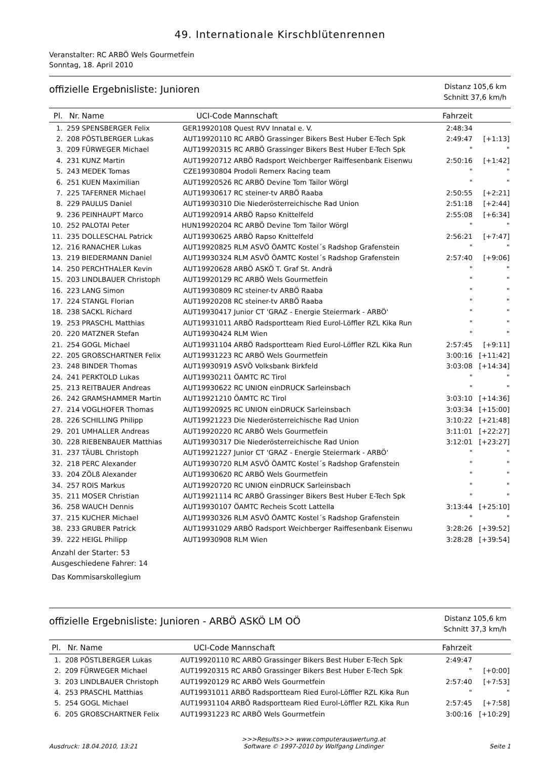49. Internationale Kirschblütenrennen
Veranstalter: RC ARBÖ Wels Gourmetfein
Sonntag, 18. April 2010
offizielle Ergebnisliste: Junioren
Distanz 105,6 km
Schnitt 37,6 km/h
| Pl. | Nr. | Name | UCI-Code | Mannschaft | Fahrzeit | |
| --- | --- | --- | --- | --- | --- | --- |
| 1. | 259 | SPENSBERGER Felix | GER19920108 | Quest RVV Innatal e. V. | 2:48:34 | |
| 2. | 208 | PÖSTLBERGER Lukas | AUT19920110 | RC ARBÖ Grassinger Bikers Best Huber E-Tech Spk | 2:49:47 | [+1:13] |
| 3. | 209 | FÜRWEGER Michael | AUT19920315 | RC ARBÖ Grassinger Bikers Best Huber E-Tech Spk | " | " |
| 4. | 231 | KUNZ Martin | AUT19920712 | ARBÖ Radsport Weichberger Raiffesenbank Eisenwu | 2:50:16 | [+1:42] |
| 5. | 243 | MEDEK Tomas | CZE19930804 | Prodoli Remerx Racing team | " | " |
| 6. | 251 | KUEN Maximilian | AUT19920526 | RC ARBÖ Devine Tom Tailor Wörgl | " | " |
| 7. | 225 | TAFERNER Michael | AUT19930617 | RC steiner-tv ARBÖ Raaba | 2:50:55 | [+2:21] |
| 8. | 229 | PAULUS Daniel | AUT19930310 | Die Niederösterreichische Rad Union | 2:51:18 | [+2:44] |
| 9. | 236 | PEINHAUPT Marco | AUT19920914 | ARBÖ Rapso Knittelfeld | 2:55:08 | [+6:34] |
| 10. | 252 | PALOTAI Peter | HUN19920204 | RC ARBÖ Devine Tom Tailor Wörgl | " | " |
| 11. | 235 | DOLLESCHAL Patrick | AUT19930625 | ARBÖ Rapso Knittelfeld | 2:56:21 | [+7:47] |
| 12. | 216 | RANACHER Lukas | AUT19920825 | RLM ASVÖ ÖAMTC Kostel´s Radshop Grafenstein | " | " |
| 13. | 219 | BIEDERMANN Daniel | AUT19930324 | RLM ASVÖ ÖAMTC Kostel´s Radshop Grafenstein | 2:57:40 | [+9:06] |
| 14. | 250 | PERCHTHALER Kevin | AUT19920628 | ARBÖ ASKÖ T. Graf St. Andrä | " | " |
| 15. | 203 | LINDLBAUER Christoph | AUT19920129 | RC ARBÖ Wels Gourmetfein | " | " |
| 16. | 223 | LANG Simon | AUT19930809 | RC steiner-tv ARBÖ Raaba | " | " |
| 17. | 224 | STANGL Florian | AUT19920208 | RC steiner-tv ARBÖ Raaba | " | " |
| 18. | 238 | SACKL Richard | AUT19930417 | Junior CT 'GRAZ - Energie Steiermark - ARBÖ' | " | " |
| 19. | 253 | PRASCHL Matthias | AUT19931011 | ARBÖ Radsportteam Ried Eurol-Löffler RZL Kika Run | " | " |
| 20. | 220 | MATZNER Stefan | AUT19930424 | RLM Wien | " | " |
| 21. | 254 | GOGL Michael | AUT19931104 | ARBÖ Radsportteam Ried Eurol-Löffler RZL Kika Run | 2:57:45 | [+9:11] |
| 22. | 205 | GROßSCHARTNER Felix | AUT19931223 | RC ARBÖ Wels Gourmetfein | 3:00:16 | [+11:42] |
| 23. | 248 | BINDER Thomas | AUT19930919 | ASVÖ Volksbank Birkfeld | 3:03:08 | [+14:34] |
| 24. | 241 | PERKTOLD Lukas | AUT19930211 | ÖAMTC RC Tirol | " | " |
| 25. | 213 | REITBAUER Andreas | AUT19930622 | RC UNION einDRUCK Sarleinsbach | " | " |
| 26. | 242 | GRAMSHAMMER Martin | AUT19921210 | ÖAMTC RC Tirol | 3:03:10 | [+14:36] |
| 27. | 214 | VOGLHOFER Thomas | AUT19920925 | RC UNION einDRUCK Sarleinsbach | 3:03:34 | [+15:00] |
| 28. | 226 | SCHILLING Philipp | AUT19921223 | Die Niederösterreichische Rad Union | 3:10:22 | [+21:48] |
| 29. | 201 | UMHALLER Andreas | AUT19920220 | RC ARBÖ Wels Gourmetfein | 3:11:01 | [+22:27] |
| 30. | 228 | RIEBENBAUER Matthias | AUT19930317 | Die Niederösterreichische Rad Union | 3:12:01 | [+23:27] |
| 31. | 237 | TÄUBL Christoph | AUT19921227 | Junior CT 'GRAZ - Energie Steiermark - ARBÖ' | " | " |
| 32. | 218 | PERC Alexander | AUT19930720 | RLM ASVÖ ÖAMTC Kostel´s Radshop Grafenstein | " | " |
| 33. | 204 | ZÖLß Alexander | AUT19930620 | RC ARBÖ Wels Gourmetfein | " | " |
| 34. | 257 | ROIS Markus | AUT19920720 | RC UNION einDRUCK Sarleinsbach | " | " |
| 35. | 211 | MOSER Christian | AUT19921114 | RC ARBÖ Grassinger Bikers Best Huber E-Tech Spk | " | " |
| 36. | 258 | WAUCH Dennis | AUT19930107 | ÖAMTC Recheis Scott Lattella | 3:13:44 | [+25:10] |
| 37. | 215 | KUCHER Michael | AUT19930326 | RLM ASVÖ ÖAMTC Kostel´s Radshop Grafenstein | " | " |
| 38. | 233 | GRUBER Patrick | AUT19931029 | ARBÖ Radsport Weichberger Raiffesenbank Eisenwu | 3:28:26 | [+39:52] |
| 39. | 222 | HEIGL Philipp | AUT19930908 | RLM Wien | 3:28:28 | [+39:54] |
Anzahl der Starter: 53
Ausgeschiedene Fahrer: 14
Das Kommisarskollegium
offizielle Ergebnisliste: Junioren - ARBÖ ASKÖ LM OÖ
Distanz 105,6 km
Schnitt 37,3 km/h
| Pl. | Nr. | Name | UCI-Code | Mannschaft | Fahrzeit | |
| --- | --- | --- | --- | --- | --- | --- |
| 1. | 208 | PÖSTLBERGER Lukas | AUT19920110 | RC ARBÖ Grassinger Bikers Best Huber E-Tech Spk | 2:49:47 | |
| 2. | 209 | FÜRWEGER Michael | AUT19920315 | RC ARBÖ Grassinger Bikers Best Huber E-Tech Spk | " | [+0:00] |
| 3. | 203 | LINDLBAUER Christoph | AUT19920129 | RC ARBÖ Wels Gourmetfein | 2:57:40 | [+7:53] |
| 4. | 253 | PRASCHL Matthias | AUT19931011 | ARBÖ Radsportteam Ried Eurol-Löffler RZL Kika Run | " | " |
| 5. | 254 | GOGL Michael | AUT19931104 | ARBÖ Radsportteam Ried Eurol-Löffler RZL Kika Run | 2:57:45 | [+7:58] |
| 6. | 205 | GROßSCHARTNER Felix | AUT19931223 | RC ARBÖ Wels Gourmetfein | 3:00:16 | [+10:29] |
Ausdruck: 18.04.2010, 13:21
>>>Results>>> www.computerauswertung.at
Software © 1997-2010 by Wolfgang Lindinger
Seite 1